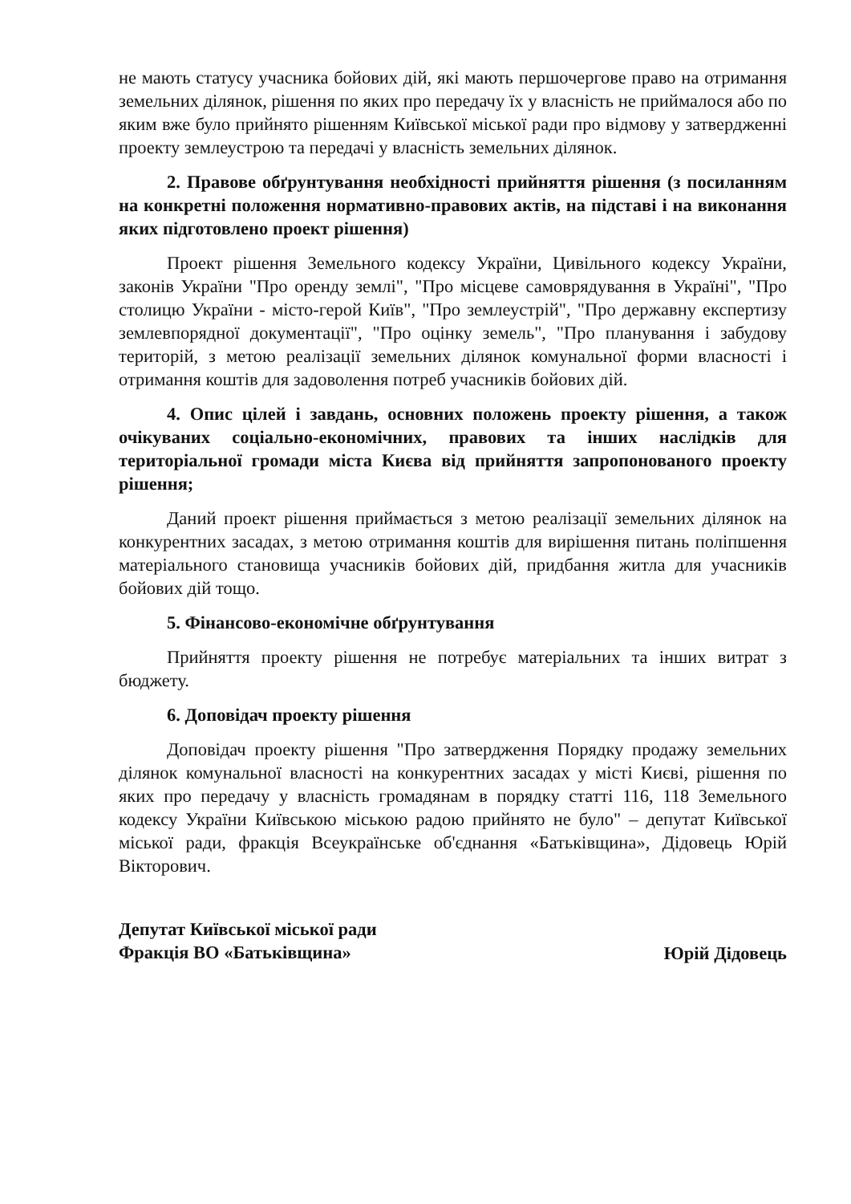не мають статусу учасника бойових дій, які мають першочергове право на отримання земельних ділянок, рішення по яких про передачу їх у власність не приймалося або по яким вже було прийнято рішенням Київської міської ради про відмову у затвердженні проекту землеустрою та передачі у власність земельних ділянок.
2. Правове обґрунтування необхідності прийняття рішення (з посиланням на конкретні положення нормативно-правових актів, на підставі і на виконання яких підготовлено проект рішення)
Проект рішення Земельного кодексу України, Цивільного кодексу України, законів України "Про оренду землі", "Про місцеве самоврядування в Україні", "Про столицю України - місто-герой Київ", "Про землеустрій", "Про державну експертизу землевпорядної документації", "Про оцінку земель", "Про планування і забудову територій, з метою реалізації земельних ділянок комунальної форми власності і отримання коштів для задоволення потреб учасників бойових дій.
4. Опис цілей і завдань, основних положень проекту рішення, а також очікуваних соціально-економічних, правових та інших наслідків для територіальної громади міста Києва від прийняття запропонованого проекту рішення;
Даний проект рішення приймається з метою реалізації земельних ділянок на конкурентних засадах, з метою отримання коштів для вирішення питань поліпшення матеріального становища учасників бойових дій, придбання житла для учасників бойових дій тощо.
5. Фінансово-економічне обґрунтування
Прийняття проекту рішення не потребує матеріальних та інших витрат з бюджету.
6. Доповідач проекту рішення
Доповідач проекту рішення "Про затвердження Порядку продажу земельних ділянок комунальної власності на конкурентних засадах у місті Києві, рішення по яких про передачу у власність громадянам в порядку статті 116, 118 Земельного кодексу України Київською міською радою прийнято не було" – депутат Київської міської ради, фракція Всеукраїнське об'єднання «Батьківщина», Дідовець Юрій Вікторович.
Депутат Київської міської ради
Фракція ВО «Батьківщина»
Юрій Дідовець